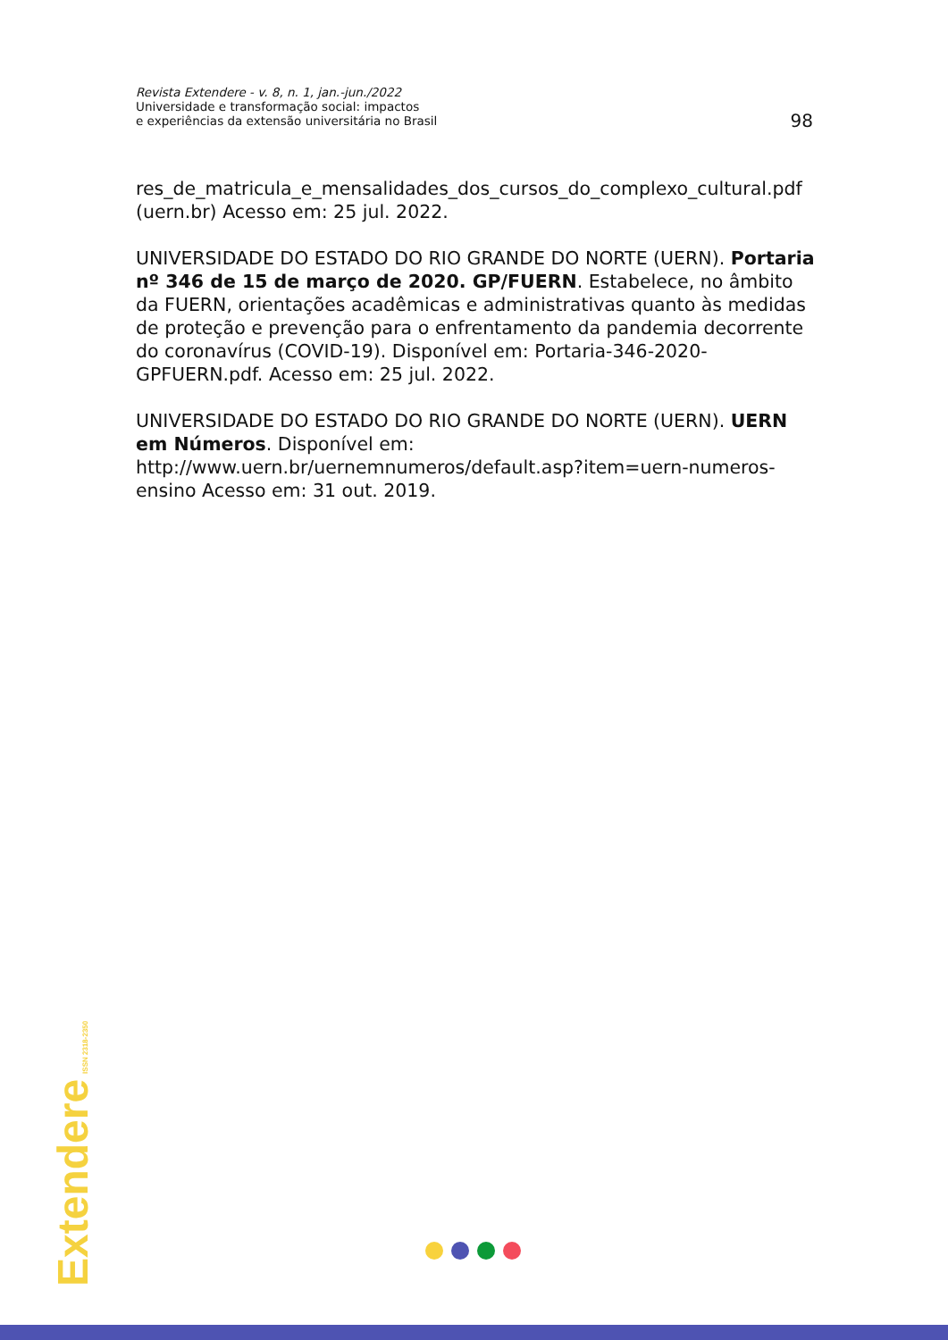Revista Extendere - v. 8, n. 1, jan.-jun./2022
Universidade e transformação social: impactos
e experiências da extensão universitária no Brasil
98
res_de_matricula_e_mensalidades_dos_cursos_do_complexo_cultural.pdf (uern.br) Acesso em: 25 jul. 2022.
UNIVERSIDADE DO ESTADO DO RIO GRANDE DO NORTE (UERN). Portaria nº 346 de 15 de março de 2020. GP/FUERN. Estabelece, no âmbito da FUERN, orientações acadêmicas e administrativas quanto às medidas de proteção e prevenção para o enfrentamento da pandemia decorrente do coronavírus (COVID-19). Disponível em: Portaria-346-2020-GPFUERN.pdf. Acesso em: 25 jul. 2022.
UNIVERSIDADE DO ESTADO DO RIO GRANDE DO NORTE (UERN). UERN em Números. Disponível em: http://www.uern.br/uernemnumeros/default.asp?item=uern-numeros-ensino Acesso em: 31 out. 2019.
Extendere ISSN 2318-2350